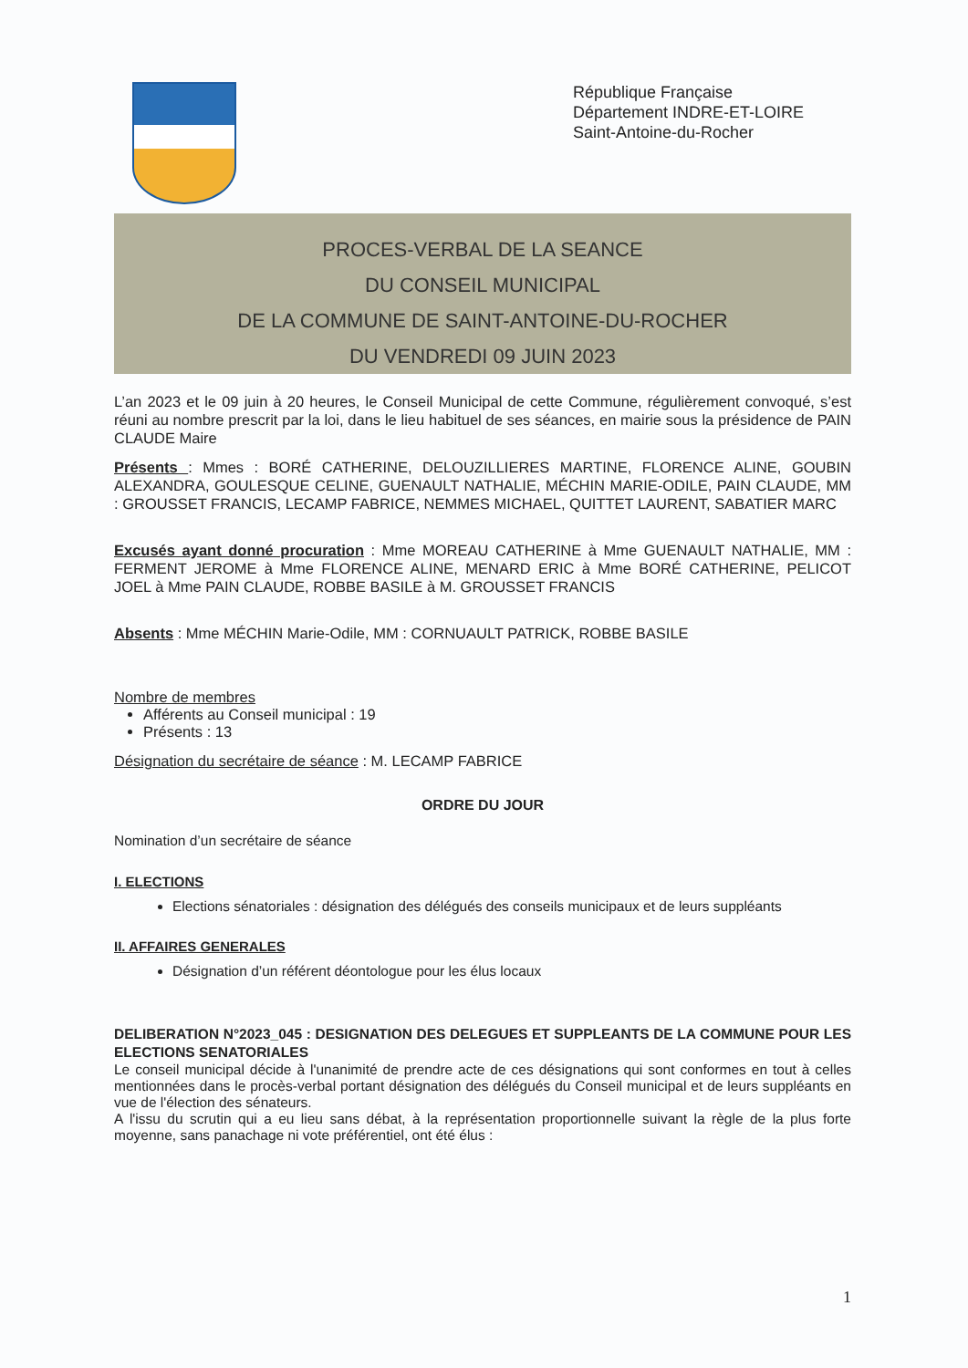République Française
Département INDRE-ET-LOIRE
Saint-Antoine-du-Rocher
PROCES-VERBAL DE LA SEANCE
DU CONSEIL MUNICIPAL
DE LA COMMUNE DE SAINT-ANTOINE-DU-ROCHER
DU VENDREDI 09 JUIN 2023
L’an 2023 et le 09 juin à 20 heures, le Conseil Municipal de cette Commune, régulièrement convoqué, s’est réuni au nombre prescrit par la loi, dans le lieu habituel de ses séances, en mairie sous la présidence de PAIN CLAUDE Maire
Présents : Mmes : BORÉ CATHERINE, DELOUZILLIERES MARTINE, FLORENCE ALINE, GOUBIN ALEXANDRA, GOULESQUE CELINE, GUENAULT NATHALIE, MÉCHIN MARIE-ODILE, PAIN CLAUDE, MM : GROUSSET FRANCIS, LECAMP FABRICE, NEMMES MICHAEL, QUITTET LAURENT, SABATIER MARC
Excusés ayant donné procuration : Mme MOREAU CATHERINE à Mme GUENAULT NATHALIE, MM : FERMENT JEROME à Mme FLORENCE ALINE, MENARD ERIC à Mme BORÉ CATHERINE, PELICOT JOEL à Mme PAIN CLAUDE, ROBBE BASILE à M. GROUSSET FRANCIS
Absents : Mme MÉCHIN Marie-Odile, MM : CORNUAULT PATRICK, ROBBE BASILE
Nombre de membres
Afférents au Conseil municipal : 19
Présents : 13
Désignation du secrétaire de séance : M. LECAMP FABRICE
ORDRE DU JOUR
Nomination d’un secrétaire de séance
I. ELECTIONS
Elections sénatoriales : désignation des délégués des conseils municipaux et de leurs suppléants
II. AFFAIRES GENERALES
Désignation d’un référent déontologue pour les élus locaux
DELIBERATION N°2023_045 : DESIGNATION DES DELEGUES ET SUPPLEANTS DE LA COMMUNE POUR LES ELECTIONS SENATORIALES
Le conseil municipal décide à l'unanimité de prendre acte de ces désignations qui sont conformes en tout à celles mentionnées dans le procès-verbal portant désignation des délégués du Conseil municipal et de leurs suppléants en vue de l'élection des sénateurs.
A l'issu du scrutin qui a eu lieu sans débat, à la représentation proportionnelle suivant la règle de la plus forte moyenne, sans panachage ni vote préférentiel, ont été élus :
1